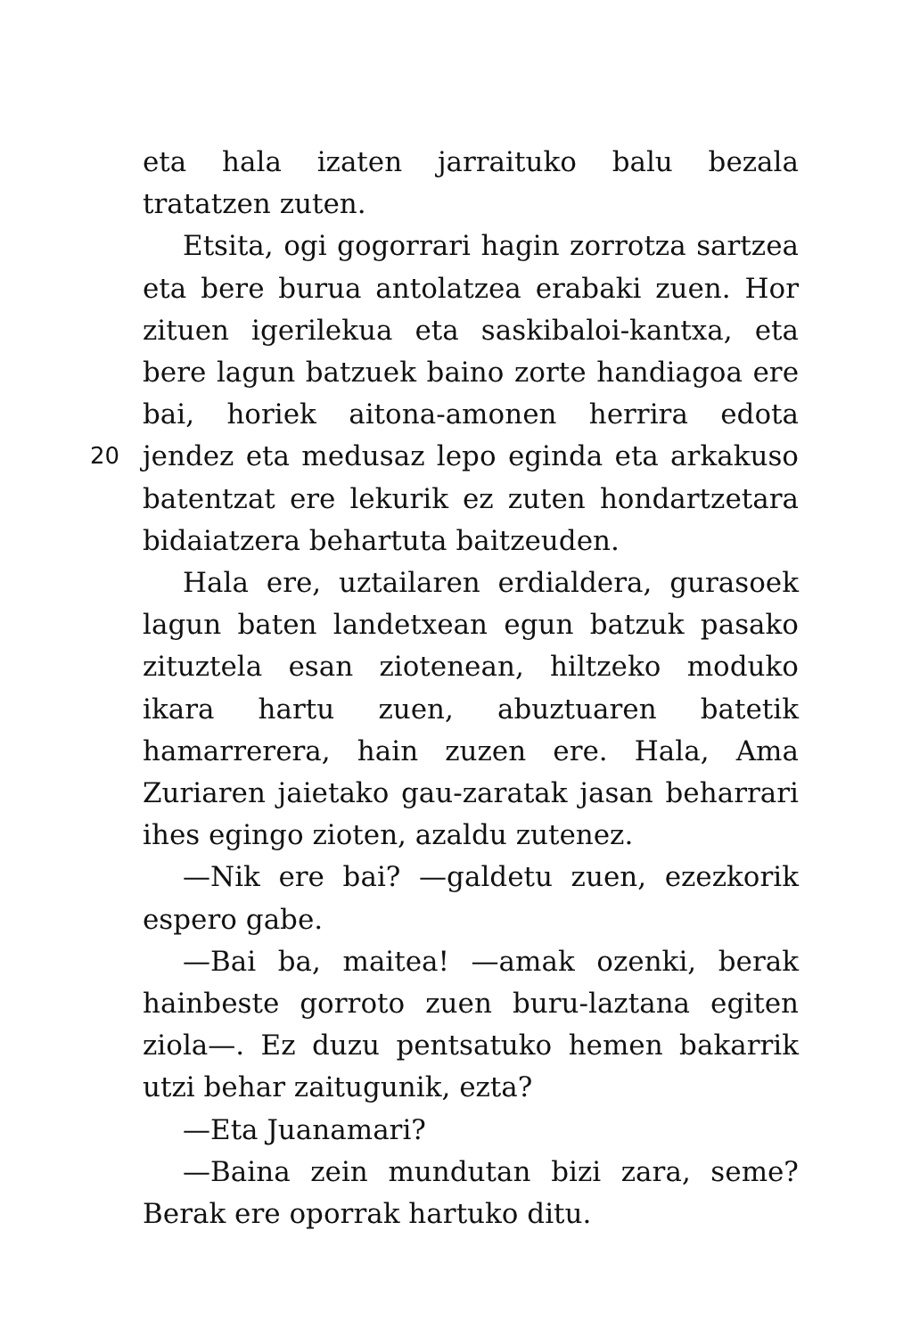eta hala izaten jarraituko balu bezala tratatzen zuten.
Etsita, ogi gogorrari hagin zorrotza sartzea eta bere burua antolatzea erabaki zuen. Hor zituen igerilekua eta saskibaloi-kantxa, eta bere lagun batzuek baino zorte handiagoa ere bai, horiek aitona-amonen herrira edota jendez eta medusaz lepo 20 eginda eta arkakuso batentzat ere lekurik ez zuten hondartzetara bidaiatzera behartuta baitzeuden.
Hala ere, uztailaren erdialdera, gurasoek lagun baten landetxean egun batzuk pasako zituztela esan ziotenean, hiltzeko moduko ikara hartu zuen, abuztuaren batetik hamarrerera, hain zuzen ere. Hala, Ama Zuriaren jaietako gau-zaratak jasan beharrari ihes egingo zioten, azaldu zutenez.
—Nik ere bai? —galdetu zuen, ezezkorik espero gabe.
—Bai ba, maitea! —amak ozenki, berak hainbeste gorroto zuen buru-laztana egiten ziola—. Ez duzu pentsatuko hemen bakarrik utzi behar zaitugunik, ezta?
—Eta Juanamari?
—Baina zein mundutan bizi zara, seme? Berak ere oporrak hartuko ditu.